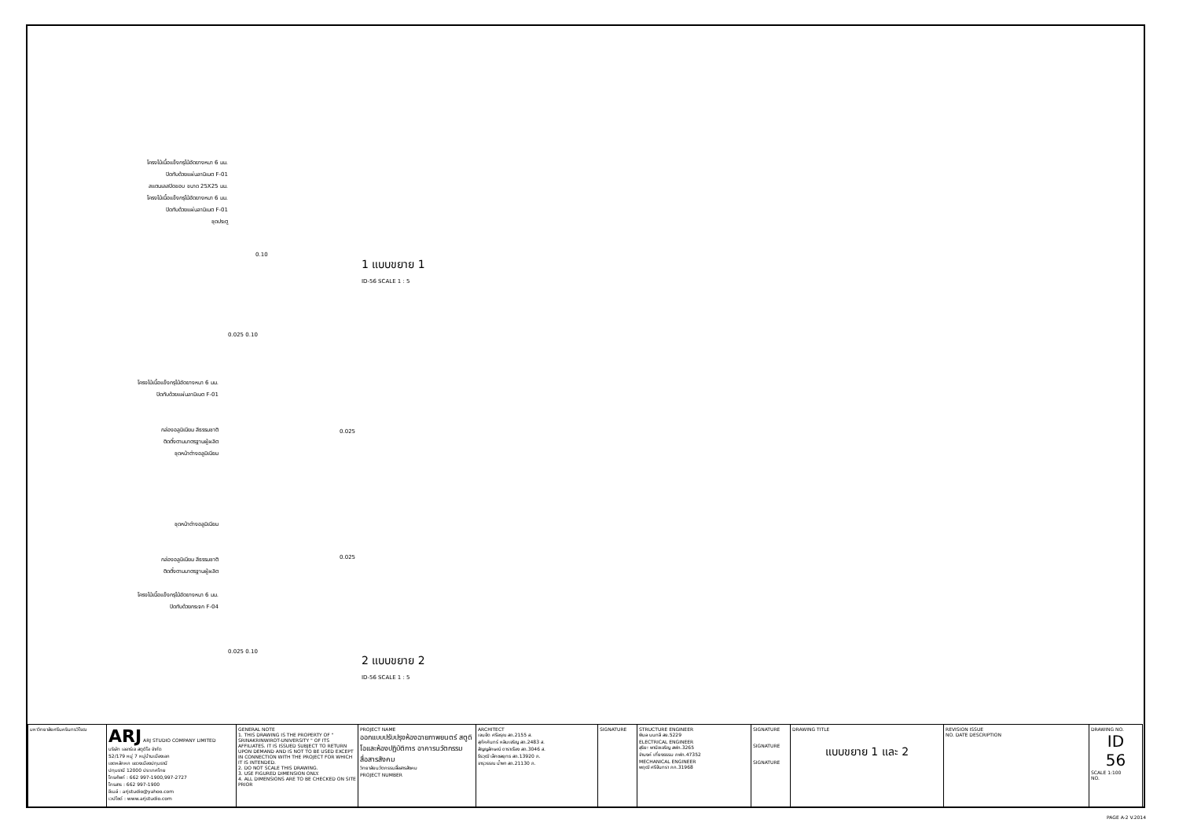โครงไม้เนื้อแข็งกรุไม้อัดยางหนา 6 มม.
ปิดทับด้วยแผ่นลามิเนต F-01
สแตนเลสปิดขอบ ขนาด 25X25 มม.
โครงไม้เนื้อแข็งกรุไม้อัดยางหนา 6 มม.
ปิดทับด้วยแผ่นลามิเนต F-01
ชุดประตู
0.10
1 แบบขยาย 1
ID-56 SCALE 1 : 5
0.025 0.10
โครงไม้เนื้อแข็งกรุไม้อัดยางหนา 6 มม.
ปิดทับด้วยแผ่นลามิเนต F-01
กล่องอลูมิเนียม สีธรรมชาติ
ติดตั้งตามมาตรฐานผู้ผลิต
ชุดหน้าต่างอลูมิเนียม
0.025
ชุดหน้าต่างอลูมิเนียม
กล่องอลูมิเนียม สีธรรมชาติ
ติดตั้งตามมาตรฐานผู้ผลิต
0.025
โครงไม้เนื้อแข็งกรุไม้อัดยางหนา 6 มม.
ปิดทับด้วยกระจก F-04
0.025 0.10
2 แบบขยาย 2
ID-56 SCALE 1 : 5
| มหาวิทยาลัยศรีนครินทรวิโรฒ | ARJ ARJ STUDIO COMPANY LIMITED บริษัท เออาร์เจ สตูดิโอ จำกัด 52/179 หมู่ 7 หมู่บ้านเมืองเอก เขตหลักหก แขวงเมืองปทุมธานี ปทุมธานี 12000 ประเทศไทย โทรศัพท์ : 662 997-1900,997-2727 โทรสาร : 662 997-1900 อีเมล์ : arjstudio@yahoo.com เวปไซด์ : www.arjstudio.com | GENERAL NOTE 1. THIS DRAWING IS THE PROPERTY OF " SRINAKRINWIROT-UNIVERSITY " OF ITS AFFILIATES. IT IS ISSUED SUBJECT TO RETURN UPON DEMAND AND IS NOT TO BE USED EXCEPT IN CONNECTION WITH THE PROJECT FOR WHICH IT IS INTENDED. 2. DO NOT SCALE THIS DRAWING. 3. USE FIGURED DIMENSION ONLY. 4. ALL DIMENSIONS ARE TO BE CHECKED ON SITE PRIOR | PROJECT NAME ออกแบบปรับปรุงห้องฉายภาพยนตร์ สตูดิโอและห้องปฏิบัติการ อาคารนวัตกรรมสื่อสารสังคม วิทยาลัยนวัตกรรมสื่อสารสังคม PROJECT NUMBER | ARCHITECT เจนจัด ศรีอรุณ สถ.2155 ส. สุภัคคินทร์ หลิมเจริญ สถ.2483 ส. สัญญลักษณ์ ดาราเรือง สถ.3046 ส. ธีรวุฒิ เล็กชลยุทธ สถ.13920 ภ. จารุวรรณ น้ำพา สถ.21130 ภ. | SIGNATURE | STRUCTURE ENGINEER พิมล นนทลี สย.5229 ELECTRICAL ENGINEER สุริยะ พานิชเจริญ สฟก.3265 จำนงค์ เที่ยงธรรม ภฟก.47352 MECHANICAL ENGINEER พฤฒิ ศรีจันทรา ภก.31968 | SIGNATURE SIGNATURE SIGNATURE | DRAWING TITLE แบบขยาย 1 และ 2 | REVISION ISSUE NO. DATE DESCRIPTION | DRAWING NO. ID 56 SCALE 1:100 NO. |
PAGE A-2 V.2014